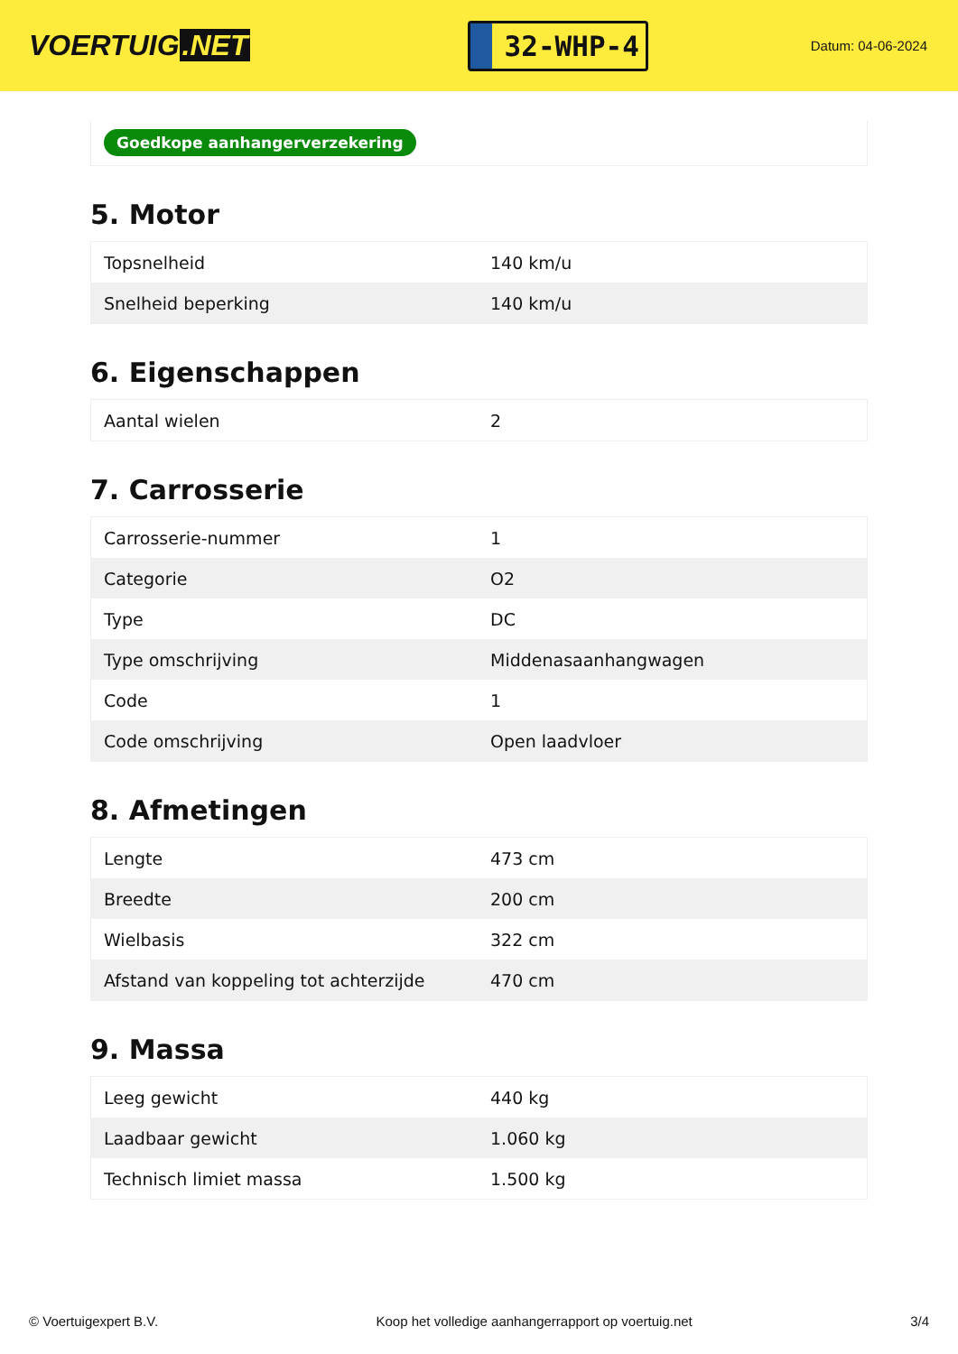VOERTUIG.NET
32-WHP-4
Datum: 04-06-2024
Goedkope aanhangerverzekering
5. Motor
| Topsnelheid | 140 km/u |
| Snelheid beperking | 140 km/u |
6. Eigenschappen
| Aantal wielen | 2 |
7. Carrosserie
| Carrosserie-nummer | 1 |
| Categorie | O2 |
| Type | DC |
| Type omschrijving | Middenasaanhangwagen |
| Code | 1 |
| Code omschrijving | Open laadvloer |
8. Afmetingen
| Lengte | 473 cm |
| Breedte | 200 cm |
| Wielbasis | 322 cm |
| Afstand van koppeling tot achterzijde | 470 cm |
9. Massa
| Leeg gewicht | 440 kg |
| Laadbaar gewicht | 1.060 kg |
| Technisch limiet massa | 1.500 kg |
© Voertuigexpert B.V. Koop het volledige aanhangerrapport op voertuig.net 3/4